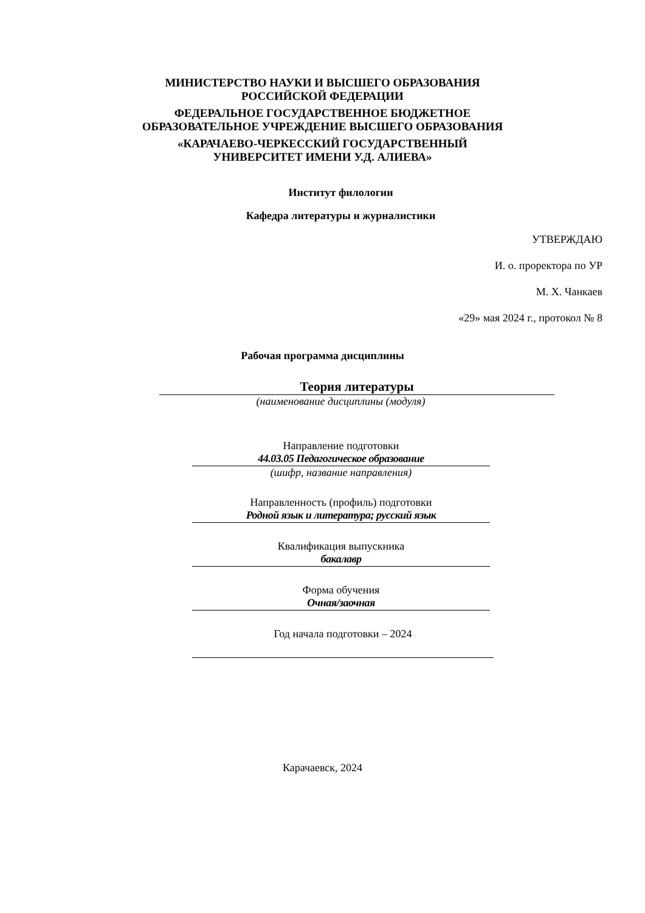МИНИСТЕРСТВО НАУКИ И ВЫСШЕГО ОБРАЗОВАНИЯ
РОССИЙСКОЙ ФЕДЕРАЦИИ
ФЕДЕРАЛЬНОЕ ГОСУДАРСТВЕННОЕ БЮДЖЕТНОЕ
ОБРАЗОВАТЕЛЬНОЕ УЧРЕЖДЕНИЕ ВЫСШЕГО ОБРАЗОВАНИЯ
«КАРАЧАЕВО-ЧЕРКЕССКИЙ ГОСУДАРСТВЕННЫЙ
УНИВЕРСИТЕТ ИМЕНИ У.Д. АЛИЕВА»
Институт филологии
Кафедра литературы и журналистики
УТВЕРЖДАЮ
И. о. проректора по УР
М. Х. Чанкаев
«29» мая 2024 г., протокол № 8
Рабочая программа дисциплины
Теория литературы
(наименование дисциплины (модуля)
Направление подготовки
44.03.05 Педагогическое образование
(шифр, название направления)
Направленность (профиль) подготовки
Родной язык и литература; русский язык
Квалификация выпускника
бакалавр
Форма обучения
Очная/заочная
Год начала подготовки – 2024
Карачаевск, 2024